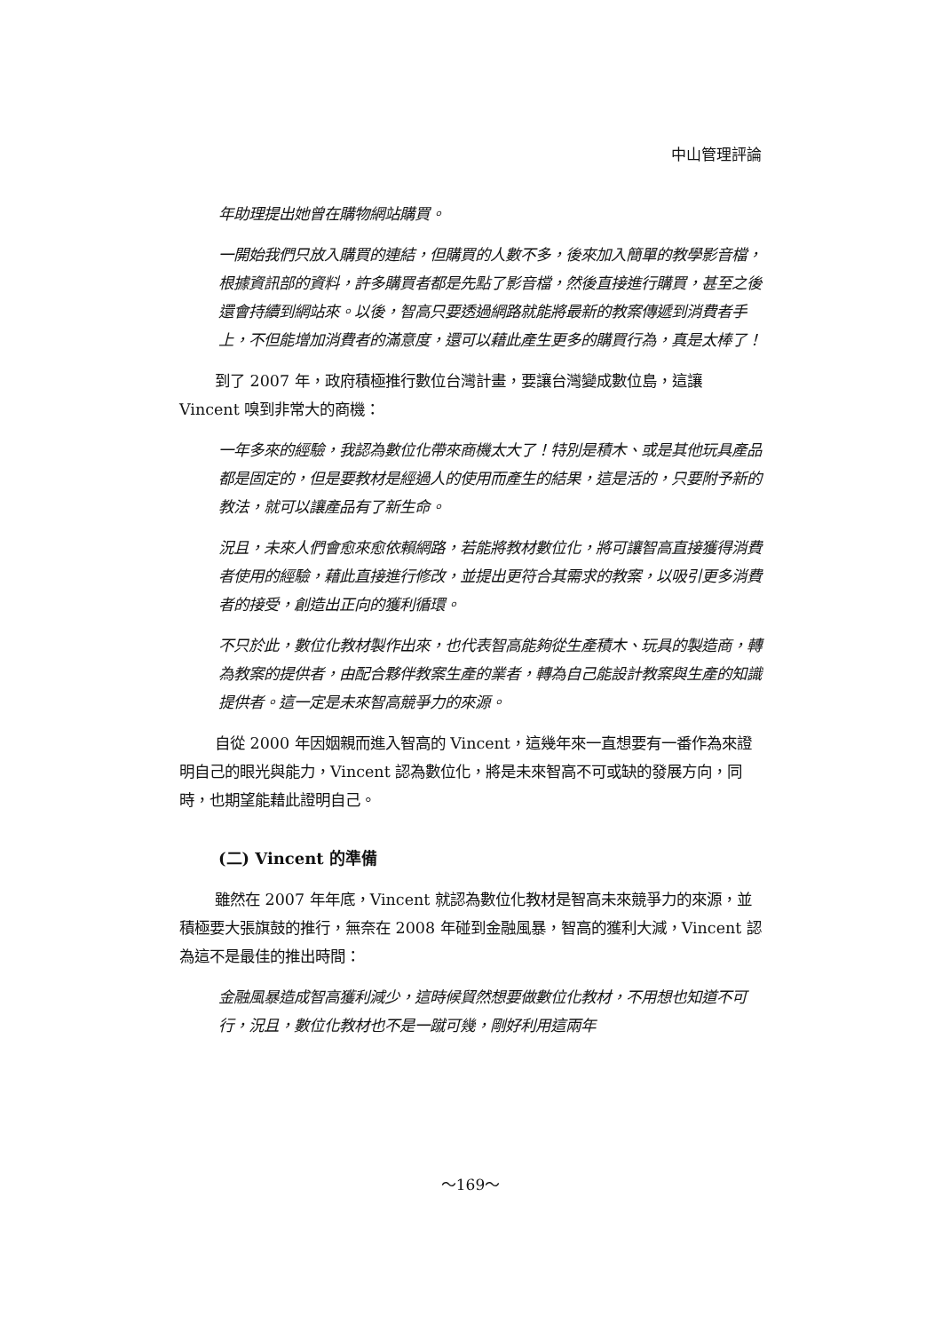中山管理評論
年助理提出她曾在購物網站購買。
一開始我們只放入購買的連結，但購買的人數不多，後來加入簡單的教學影音檔，根據資訊部的資料，許多購買者都是先點了影音檔，然後直接進行購買，甚至之後還會持續到網站來。以後，智高只要透過網路就能將最新的教案傳遞到消費者手上，不但能增加消費者的滿意度，還可以藉此產生更多的購買行為，真是太棒了！
到了 2007 年，政府積極推行數位台灣計畫，要讓台灣變成數位島，這讓 Vincent 嗅到非常大的商機：
一年多來的經驗，我認為數位化帶來商機太大了！特別是積木、或是其他玩具產品都是固定的，但是要教材是經過人的使用而產生的結果，這是活的，只要附予新的教法，就可以讓產品有了新生命。
況且，未來人們會愈來愈依賴網路，若能將教材數位化，將可讓智高直接獲得消費者使用的經驗，藉此直接進行修改，並提出更符合其需求的教案，以吸引更多消費者的接受，創造出正向的獲利循環。
不只於此，數位化教材製作出來，也代表智高能夠從生產積木、玩具的製造商，轉為教案的提供者，由配合夥伴教案生產的業者，轉為自己能設計教案與生產的知識提供者。這一定是未來智高競爭力的來源。
自從 2000 年因姻親而進入智高的 Vincent，這幾年來一直想要有一番作為來證明自己的眼光與能力，Vincent 認為數位化，將是未來智高不可或缺的發展方向，同時，也期望能藉此證明自己。
(二) Vincent 的準備
雖然在 2007 年年底，Vincent 就認為數位化教材是智高未來競爭力的來源，並積極要大張旗鼓的推行，無奈在 2008 年碰到金融風暴，智高的獲利大減，Vincent 認為這不是最佳的推出時間：
金融風暴造成智高獲利減少，這時候貿然想要做數位化教材，不用想也知道不可行，況且，數位化教材也不是一蹴可幾，剛好利用這兩年
～169～